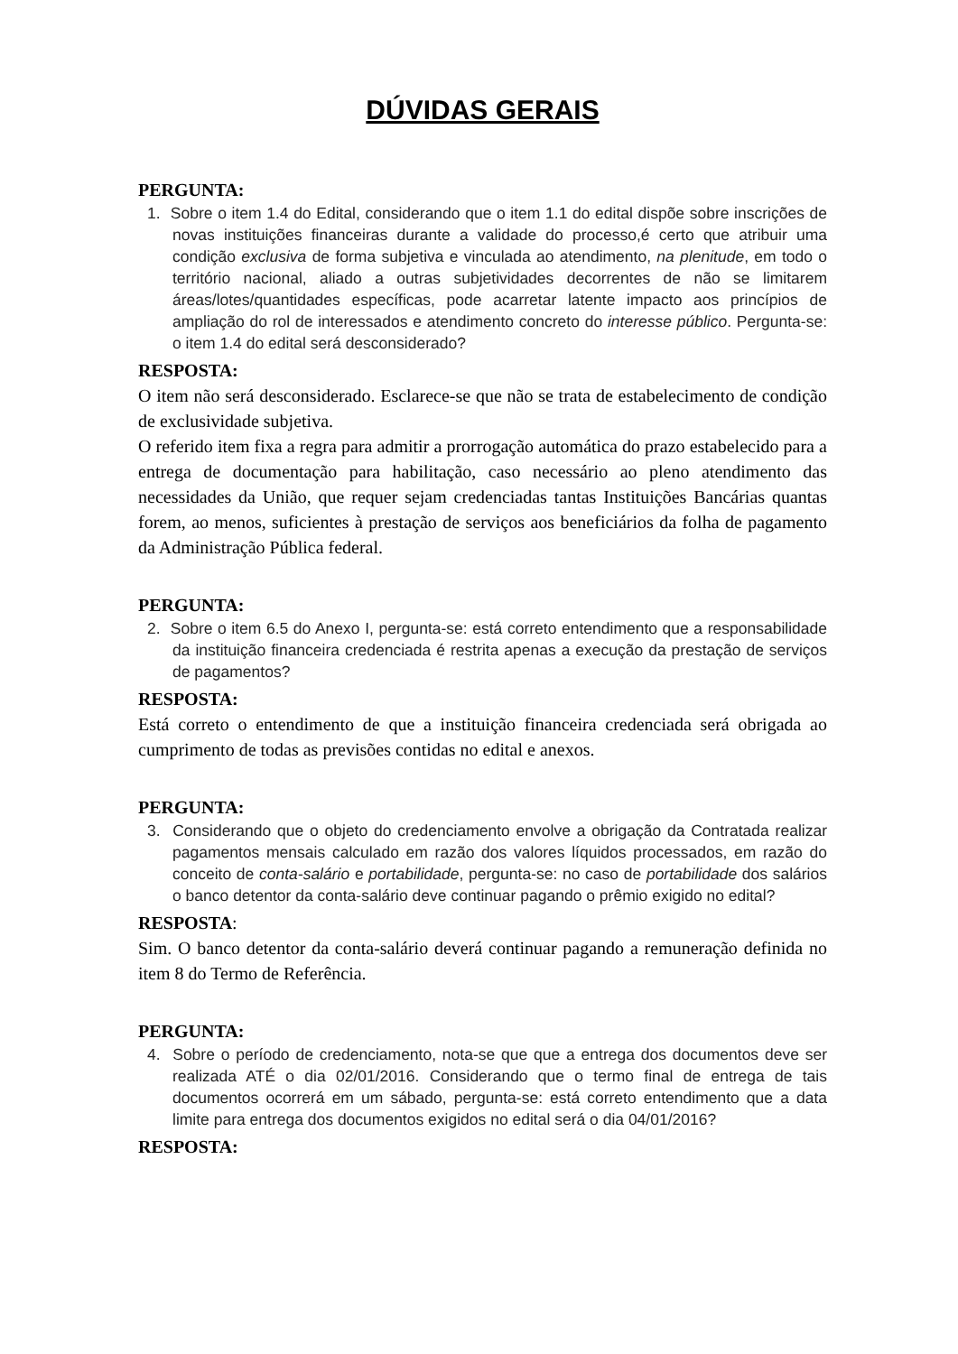DÚVIDAS GERAIS
PERGUNTA:
1. Sobre o item 1.4 do Edital, considerando que o item 1.1 do edital dispõe sobre inscrições de novas instituições financeiras durante a validade do processo,é certo que atribuir uma condição exclusiva de forma subjetiva e vinculada ao atendimento, na plenitude, em todo o território nacional, aliado a outras subjetividades decorrentes de não se limitarem áreas/lotes/quantidades específicas, pode acarretar latente impacto aos princípios de ampliação do rol de interessados e atendimento concreto do interesse público. Pergunta-se: o item 1.4 do edital será desconsiderado?
RESPOSTA:
O item não será desconsiderado. Esclarece-se que não se trata de estabelecimento de condição de exclusividade subjetiva.
O referido item fixa a regra para admitir a prorrogação automática do prazo estabelecido para a entrega de documentação para habilitação, caso necessário ao pleno atendimento das necessidades da União, que requer sejam credenciadas tantas Instituições Bancárias quantas forem, ao menos, suficientes à prestação de serviços aos beneficiários da folha de pagamento da Administração Pública federal.
PERGUNTA:
2. Sobre o item 6.5 do Anexo I, pergunta-se: está correto entendimento que a responsabilidade da instituição financeira credenciada é restrita apenas a execução da prestação de serviços de pagamentos?
RESPOSTA:
Está correto o entendimento de que a instituição financeira credenciada será obrigada ao cumprimento de todas as previsões contidas no edital e anexos.
PERGUNTA:
3. Considerando que o objeto do credenciamento envolve a obrigação da Contratada realizar pagamentos mensais calculado em razão dos valores líquidos processados, em razão do conceito de conta-salário e portabilidade, pergunta-se: no caso de portabilidade dos salários o banco detentor da conta-salário deve continuar pagando o prêmio exigido no edital?
RESPOSTA:
Sim. O banco detentor da conta-salário deverá continuar pagando a remuneração definida no item 8 do Termo de Referência.
PERGUNTA:
4. Sobre o período de credenciamento, nota-se que que a entrega dos documentos deve ser realizada ATÉ o dia 02/01/2016. Considerando que o termo final de entrega de tais documentos ocorrerá em um sábado, pergunta-se: está correto entendimento que a data limite para entrega dos documentos exigidos no edital será o dia 04/01/2016?
RESPOSTA: